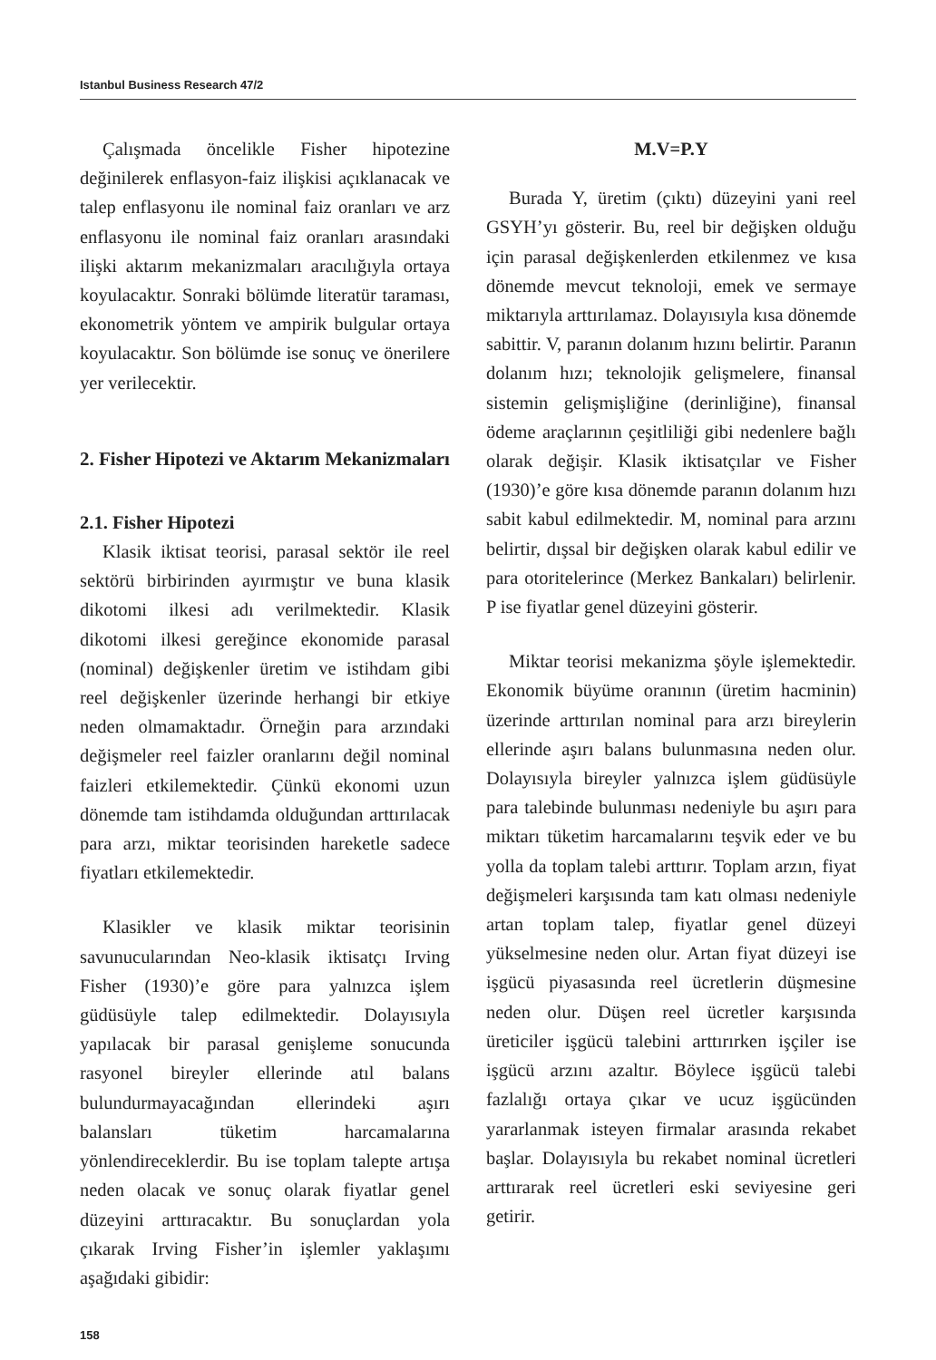Istanbul Business Research 47/2
Çalışmada öncelikle Fisher hipotezine değinilerek enflasyon-faiz ilişkisi açıklanacak ve talep enflasyonu ile nominal faiz oranları ve arz enflasyonu ile nominal faiz oranları arasındaki ilişki aktarım mekanizmaları aracılığıyla ortaya koyulacaktır. Sonraki bölümde literatür taraması, ekonometrik yöntem ve ampirik bulgular ortaya koyulacaktır. Son bölümde ise sonuç ve önerilere yer verilecektir.
2. Fisher Hipotezi ve Aktarım Mekanizmaları
2.1. Fisher Hipotezi
Klasik iktisat teorisi, parasal sektör ile reel sektörü birbirinden ayırmıştır ve buna klasik dikotomi ilkesi adı verilmektedir. Klasik dikotomi ilkesi gereğince ekonomide parasal (nominal) değişkenler üretim ve istihdam gibi reel değişkenler üzerinde herhangi bir etkiye neden olmamaktadır. Örneğin para arzındaki değişmeler reel faizler oranlarını değil nominal faizleri etkilemektedir. Çünkü ekonomi uzun dönemde tam istihdamda olduğundan arttırılacak para arzı, miktar teorisinden hareketle sadece fiyatları etkilemektedir.
Klasikler ve klasik miktar teorisinin savunucularından Neo-klasik iktisatçı Irving Fisher (1930)’e göre para yalnızca işlem güdüsüyle talep edilmektedir. Dolayısıyla yapılacak bir parasal genişleme sonucunda rasyonel bireyler ellerinde atıl balans bulundurmayacağından ellerindeki aşırı balansları tüketim harcamalarına yönlendireceklerdir. Bu ise toplam talepte artışa neden olacak ve sonuç olarak fiyatlar genel düzeyini arttıracaktır. Bu sonuçlardan yola çıkarak Irving Fisher’in işlemler yaklaşımı aşağıdaki gibidir:
M.V=P.Y
Burada Y, üretim (çıktı) düzeyini yani reel GSYH’yı gösterir. Bu, reel bir değişken olduğu için parasal değişkenlerden etkilenmez ve kısa dönemde mevcut teknoloji, emek ve sermaye miktarıyla arttırılamaz. Dolayısıyla kısa dönemde sabittir. V, paranın dolanım hızını belirtir. Paranın dolanım hızı; teknolojik gelişmelere, finansal sistemin gelişmişliğine (derinliğine), finansal ödeme araçlarının çeşitliliği gibi nedenlere bağlı olarak değişir. Klasik iktisatçılar ve Fisher (1930)’e göre kısa dönemde paranın dolanım hızı sabit kabul edilmektedir. M, nominal para arzını belirtir, dışsal bir değişken olarak kabul edilir ve para otoritelerince (Merkez Bankaları) belirlenir. P ise fiyatlar genel düzeyini gösterir.
Miktar teorisi mekanizma şöyle işlemektedir. Ekonomik büyüme oranının (üretim hacminin) üzerinde arttırılan nominal para arzı bireylerin ellerinde aşırı balans bulunmasına neden olur. Dolayısıyla bireyler yalnızca işlem güdüsüyle para talebinde bulunması nedeniyle bu aşırı para miktarı tüketim harcamalarını teşvik eder ve bu yolla da toplam talebi arttırır. Toplam arzın, fiyat değişmeleri karşısında tam katı olması nedeniyle artan toplam talep, fiyatlar genel düzeyi yükselmesine neden olur. Artan fiyat düzeyi ise işgücü piyasasında reel ücretlerin düşmesine neden olur. Düşen reel ücretler karşısında üreticiler işgücü talebini arttırırken işçiler ise işgücü arzını azaltır. Böylece işgücü talebi fazlalığı ortaya çıkar ve ucuz işgücünden yararlanmak isteyen firmalar arasında rekabet başlar. Dolayısıyla bu rekabet nominal ücretleri arttırarak reel ücretleri eski seviyesine geri getirir.
158